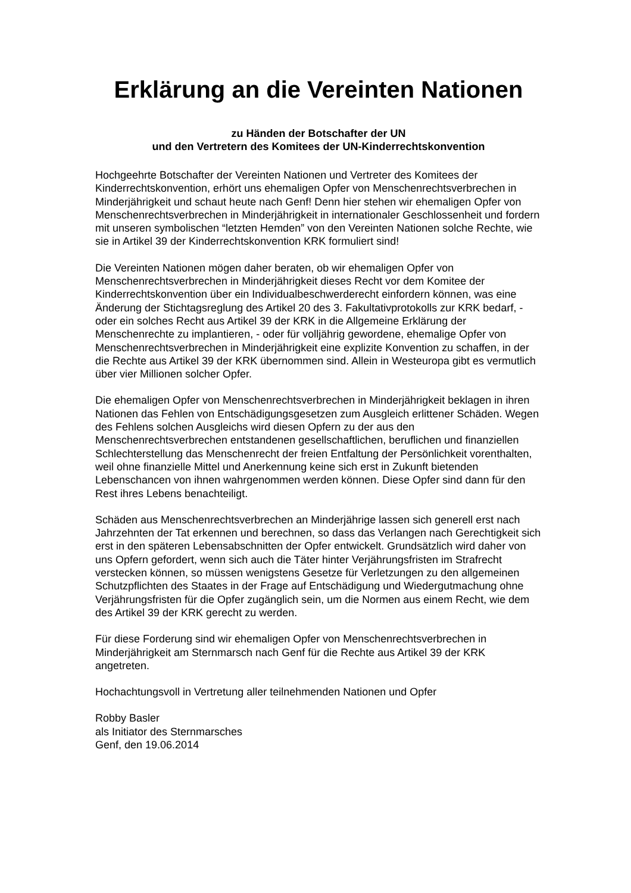Erklärung an die Vereinten Nationen
zu Händen der Botschafter der UN
und den Vertretern des Komitees der UN-Kinderrechtskonvention
Hochgeehrte Botschafter der Vereinten Nationen und Vertreter des Komitees der Kinderrechtskonvention, erhört uns ehemaligen Opfer von Menschenrechtsverbrechen in Minderjährigkeit und schaut heute nach Genf! Denn hier stehen wir ehemaligen Opfer von Menschenrechtsverbrechen in Minderjährigkeit in internationaler Geschlossenheit und fordern mit unseren symbolischen “letzten Hemden” von den Vereinten Nationen solche Rechte, wie sie in Artikel 39 der Kinderrechtskonvention KRK formuliert sind!
Die Vereinten Nationen mögen daher beraten, ob wir ehemaligen Opfer von Menschenrechtsverbrechen in Minderjährigkeit dieses Recht vor dem Komitee der Kinderrechtskonvention über ein Individualbeschwerderecht einfordern können, was eine Änderung der Stichtagsreglung des Artikel 20 des 3. Fakultativprotokolls zur KRK bedarf, - oder ein solches Recht aus Artikel 39 der KRK in die Allgemeine Erklärung der Menschenrechte zu implantieren, - oder für volljährig gewordene, ehemalige Opfer von Menschenrechtsverbrechen in Minderjährigkeit eine explizite Konvention zu schaffen, in der die Rechte aus Artikel 39 der KRK übernommen sind. Allein in Westeuropa gibt es vermutlich über vier Millionen solcher Opfer.
Die ehemaligen Opfer von Menschenrechtsverbrechen in Minderjährigkeit beklagen in ihren Nationen das Fehlen von Entschädigungsgesetzen zum Ausgleich erlittener Schäden. Wegen des Fehlens solchen Ausgleichs wird diesen Opfern zu der aus den Menschenrechtsverbrechen entstandenen gesellschaftlichen, beruflichen und finanziellen Schlechterstellung das Menschenrecht der freien Entfaltung der Persönlichkeit vorenthalten, weil ohne finanzielle Mittel und Anerkennung keine sich erst in Zukunft bietenden Lebenschancen von ihnen wahrgenommen werden können. Diese Opfer sind dann für den Rest ihres Lebens benachteiligt.
Schäden aus Menschenrechtsverbrechen an Minderjährige lassen sich generell erst nach Jahrzehnten der Tat erkennen und berechnen, so dass das Verlangen nach Gerechtigkeit sich erst in den späteren Lebensabschnitten der Opfer entwickelt. Grundsätzlich wird daher von uns Opfern gefordert, wenn sich auch die Täter hinter Verjährungsfristen im Strafrecht verstecken können, so müssen wenigstens Gesetze für Verletzungen zu den allgemeinen Schutzpflichten des Staates in der Frage auf Entschädigung und Wiedergutmachung ohne Verjährungsfristen für die Opfer zugänglich sein, um die Normen aus einem Recht, wie dem des Artikel 39 der KRK gerecht zu werden.
Für diese Forderung sind wir ehemaligen Opfer von Menschenrechtsverbrechen in Minderjährigkeit am Sternmarsch nach Genf für die Rechte aus Artikel 39 der KRK angetreten.
Hochachtungsvoll in Vertretung aller teilnehmenden Nationen und Opfer
Robby Basler
als Initiator des Sternmarsches
Genf, den 19.06.2014